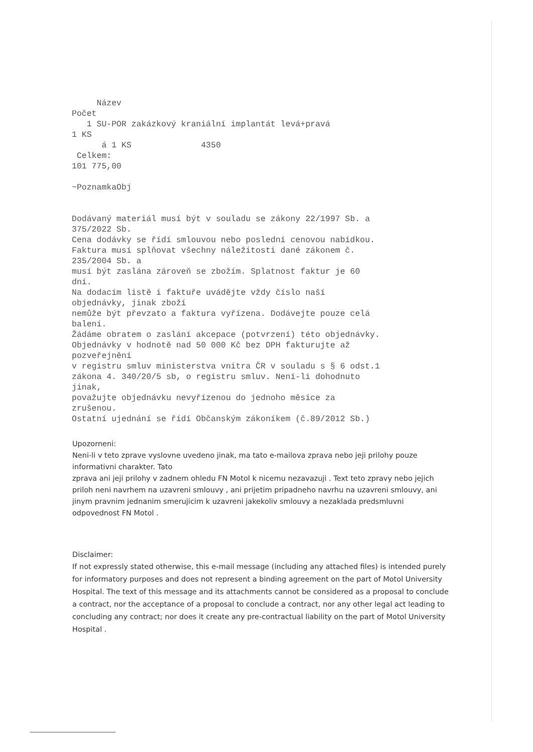Název Počet 1 SU-POR zakázkový kraniální implantát levá+pravá 1 KS á 1 KS 4350 Celkem: 101 775,00 ~PoznamkaObj Dodávaný materiál musí být v souladu se zákony 22/1997 Sb. a 375/2022 Sb. Cena dodávky se řídí smlouvou nebo poslední cenovou nabídkou. Faktura musí splňovat všechny náležitosti dané zákonem č. 235/2004 Sb. a musí být zaslána zároveň se zbožím. Splatnost faktur je 60 dní. Na dodacím listě i faktuře uvádějte vždy číslo naší objednávky, jinak zboží nemůže být převzato a faktura vyřízena. Dodávejte pouze celá balení. Žádáme obratem o zaslání akcepace (potvrzení) této objednávky. Objednávky v hodnotě nad 50 000 Kč bez DPH fakturujte až pozveřejnění v registru smluv ministerstva vnitra ČR v souladu s § 6 odst.1 zákona 4. 340/20/5 sb, o registru smluv. Není-li dohodnuto jinak, považujte objednávku nevyřízenou do jednoho měsíce za zrušenou. Ostatní ujednání se řídí Občanským zákoníkem (č.89/2012 Sb.)
Upozorneni:
Neni-li v teto zprave vyslovne uvedeno jinak, ma tato e-mailova zprava nebo jeji prilohy pouze informativni charakter. Tato
zprava ani jeji prilohy v zadnem ohledu FN Motol k nicemu nezavazuji . Text teto zpravy nebo jejich priloh neni navrhem na uzavreni smlouvy , ani prijetim pripadneho navrhu na uzavreni smlouvy, ani jinym pravnim jednanim smerujicim k uzavreni jakekoliv smlouvy a nezaklada predsmluvni odpovednost FN Motol .
Disclaimer:
If not expressly stated otherwise, this e-mail message (including any attached files) is intended purely for informatory purposes and does not represent a binding agreement on the part of Motol University Hospital. The text of this message and its attachments cannot be considered as a proposal to conclude a contract, nor the acceptance of a proposal to conclude a contract, nor any other legal act leading to concluding any contract; nor does it create any pre-contractual liability on the part of Motol University Hospital .